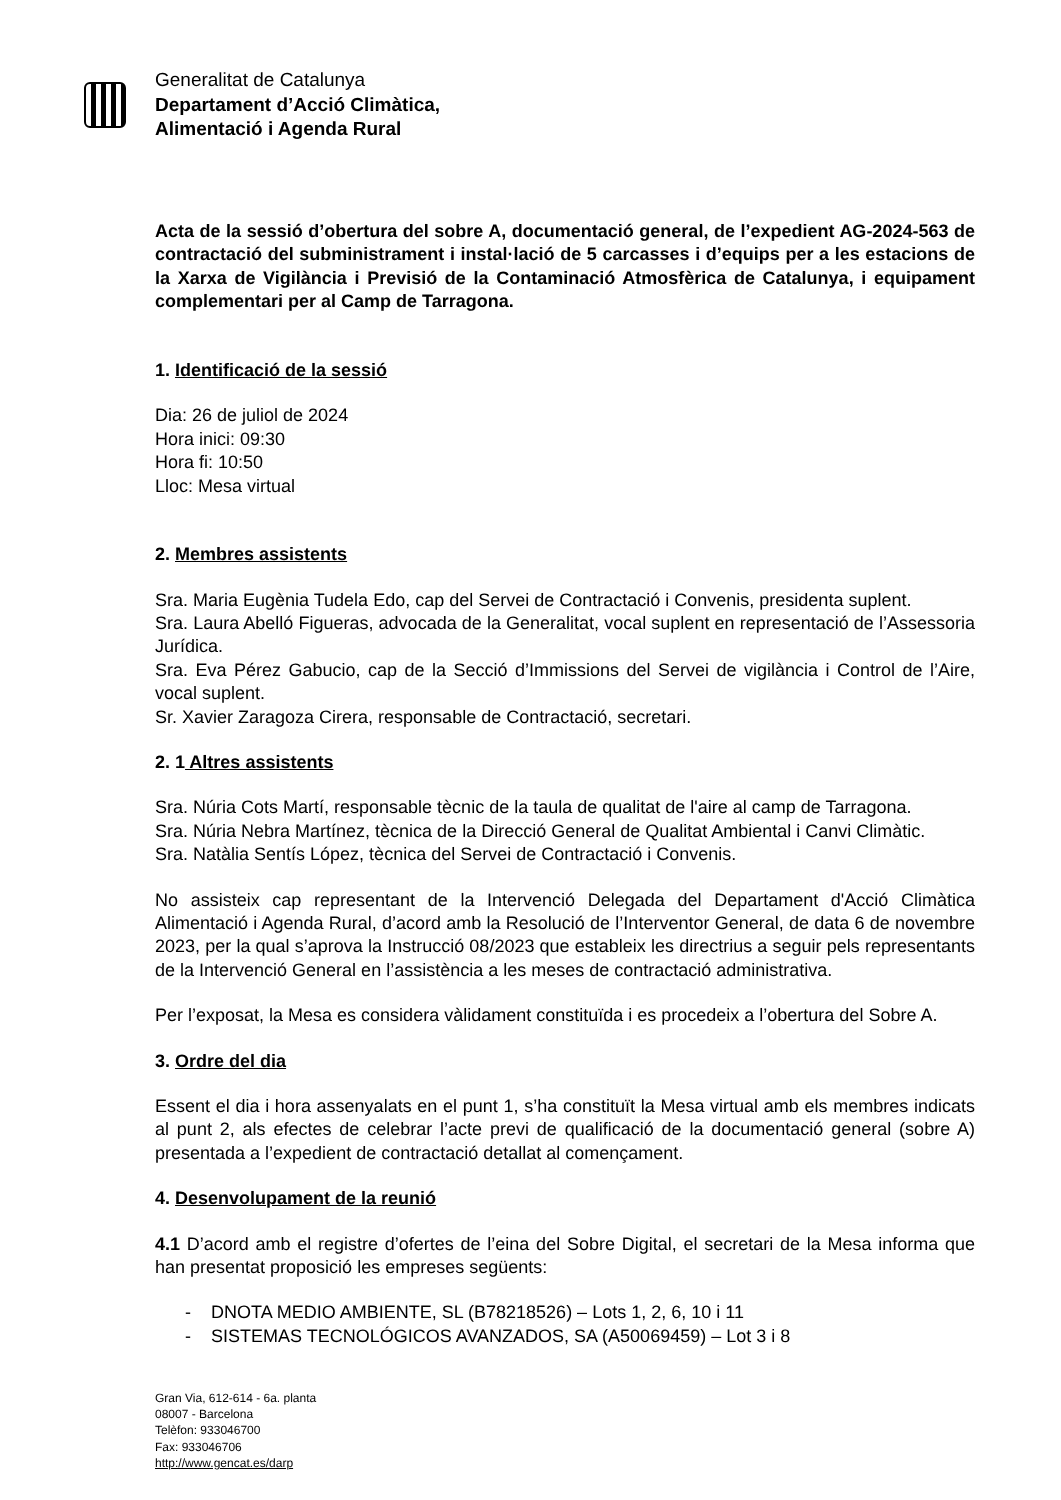Generalitat de Catalunya
Departament d’Acció Climàtica,
Alimentació i Agenda Rural
Acta de la sessió d’obertura del sobre A, documentació general, de l’expedient AG-2024-563 de contractació del subministrament i instal·lació de 5 carcasses i d’equips per a les estacions de la Xarxa de Vigilància i Previsió de la Contaminació Atmosfèrica de Catalunya, i equipament complementari per al Camp de Tarragona.
1. Identificació de la sessió
Dia: 26 de juliol de 2024
Hora inici: 09:30
Hora fi: 10:50
Lloc: Mesa virtual
2. Membres assistents
Sra. Maria Eugènia Tudela Edo, cap del Servei de Contractació i Convenis, presidenta suplent.
Sra. Laura Abelló Figueras, advocada de la Generalitat, vocal suplent en representació de l’Assessoria Jurídica.
Sra. Eva Pérez Gabucio, cap de la Secció d’Immissions del Servei de vigilància i Control de l’Aire, vocal suplent.
Sr. Xavier Zaragoza Cirera, responsable de Contractació, secretari.
2. 1 Altres assistents
Sra. Núria Cots Martí, responsable tècnic de la taula de qualitat de l'aire al camp de Tarragona.
Sra. Núria Nebra Martínez, tècnica de la Direcció General de Qualitat Ambiental i Canvi Climàtic.
Sra. Natàlia Sentís López, tècnica del Servei de Contractació i Convenis.
No assisteix cap representant de la Intervenció Delegada del Departament d'Acció Climàtica Alimentació i Agenda Rural, d’acord amb la Resolució de l’Interventor General, de data 6 de novembre 2023, per la qual s’aprova la Instrucció 08/2023 que estableix les directrius a seguir pels representants de la Intervenció General en l’assistència a les meses de contractació administrativa.
Per l’exposat, la Mesa es considera vàlidament constituïda i es procedeix a l’obertura del Sobre A.
3. Ordre del dia
Essent el dia i hora assenyalats en el punt 1, s’ha constituït la Mesa virtual amb els membres indicats al punt 2, als efectes de celebrar l’acte previ de qualificació de la documentació general (sobre A) presentada a l’expedient de contractació detallat al començament.
4. Desenvolupament de la reunió
4.1 D’acord amb el registre d’ofertes de l’eina del Sobre Digital, el secretari de la Mesa informa que han presentat proposició les empreses següents:
- DNOTA MEDIO AMBIENTE, SL (B78218526) – Lots 1, 2, 6, 10 i 11
- SISTEMAS TECNOLÓGICOS AVANZADOS, SA (A50069459) – Lot 3 i 8
Gran Via, 612-614 - 6a. planta
08007 - Barcelona
Telèfon: 933046700
Fax: 933046706
http://www.gencat.es/darp